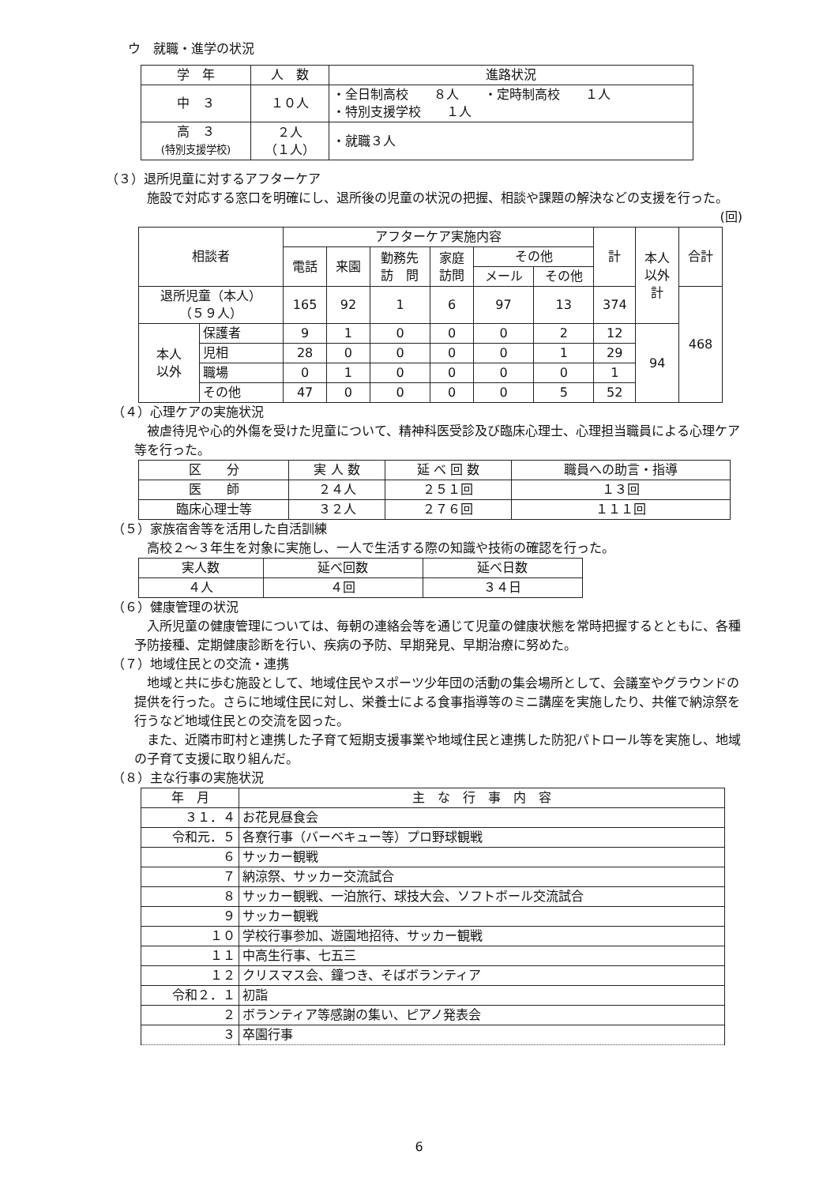ウ　就職・進学の状況
| 学 年 | 人 数 | 進路状況 |
| --- | --- | --- |
| 中 ３ | １０人 | ・全日制高校 ８人 ・定時制高校 １人 ・特別支援学校 １人 |
| 高 ３ (特別支援学校) | ２人 （１人） | ・就職３人 |
（３）退所児童に対するアフターケア
施設で対応する窓口を明確にし、退所後の児童の状況の把握、相談や課題の解決などの支援を行った。 (回)
| 相談者 | | アフターケア実施内容 | | | | | | 計 | 本人 以外 計 | 合計 |
| --- | --- | --- | --- | --- | --- | --- | --- | --- | --- | --- |
| | | 電話 | 来園 | 勤務先 訪 問 | 家庭 訪問 | その他 | | | | |
| | | | | | | メール | その他 | | | |
| 退所児童（本人） （５９人） | | 165 | 92 | 1 | 6 | 97 | 13 | 374 | | 468 |
| 本人 以外 | 保護者 | 9 | 1 | 0 | 0 | 0 | 2 | 12 | 94 | |
| | 児相 | 28 | 0 | 0 | 0 | 0 | 1 | 29 | | |
| | 職場 | 0 | 1 | 0 | 0 | 0 | 0 | 1 | | |
| | その他 | 47 | 0 | 0 | 0 | 0 | 5 | 52 | | |
（４）心理ケアの実施状況
被虐待児や心的外傷を受けた児童について、精神科医受診及び臨床心理士、心理担当職員による心理ケア等を行った。
| 区 分 | 実 人 数 | 延 べ 回 数 | 職員への助言・指導 |
| --- | --- | --- | --- |
| 医 師 | ２４人 | ２５１回 | １３回 |
| 臨床心理士等 | ３２人 | ２７６回 | １１１回 |
（５）家族宿舎等を活用した自活訓練
高校２～３年生を対象に実施し、一人で生活する際の知識や技術の確認を行った。
| 実人数 | 延べ回数 | 延べ日数 |
| --- | --- | --- |
| ４人 | ４回 | ３４日 |
（６）健康管理の状況
入所児童の健康管理については、毎朝の連絡会等を通じて児童の健康状態を常時把握するとともに、各種予防接種、定期健康診断を行い、疾病の予防、早期発見、早期治療に努めた。
（７）地域住民との交流・連携
地域と共に歩む施設として、地域住民やスポーツ少年団の活動の集会場所として、会議室やグラウンドの提供を行った。さらに地域住民に対し、栄養士による食事指導等のミニ講座を実施したり、共催で納涼祭を行うなど地域住民との交流を図った。
また、近隣市町村と連携した子育て短期支援事業や地域住民と連携した防犯パトロール等を実施し、地域の子育て支援に取り組んだ。
（８）主な行事の実施状況
| 年 月 | 主 な 行 事 内 容 |
| --- | --- |
| ３１．４ | お花見昼食会 |
| 令和元．５ | 各寮行事（バーベキュー等）プロ野球観戦 |
| ６ | サッカー観戦 |
| ７ | 納涼祭、サッカー交流試合 |
| ８ | サッカー観戦、一泊旅行、球技大会、ソフトボール交流試合 |
| ９ | サッカー観戦 |
| １０ | 学校行事参加、遊園地招待、サッカー観戦 |
| １１ | 中高生行事、七五三 |
| １２ | クリスマス会、鐘つき、そばボランティア |
| 令和２．１ | 初詣 |
| ２ | ボランティア等感謝の集い、ピアノ発表会 |
| ３ | 卒園行事 |
6